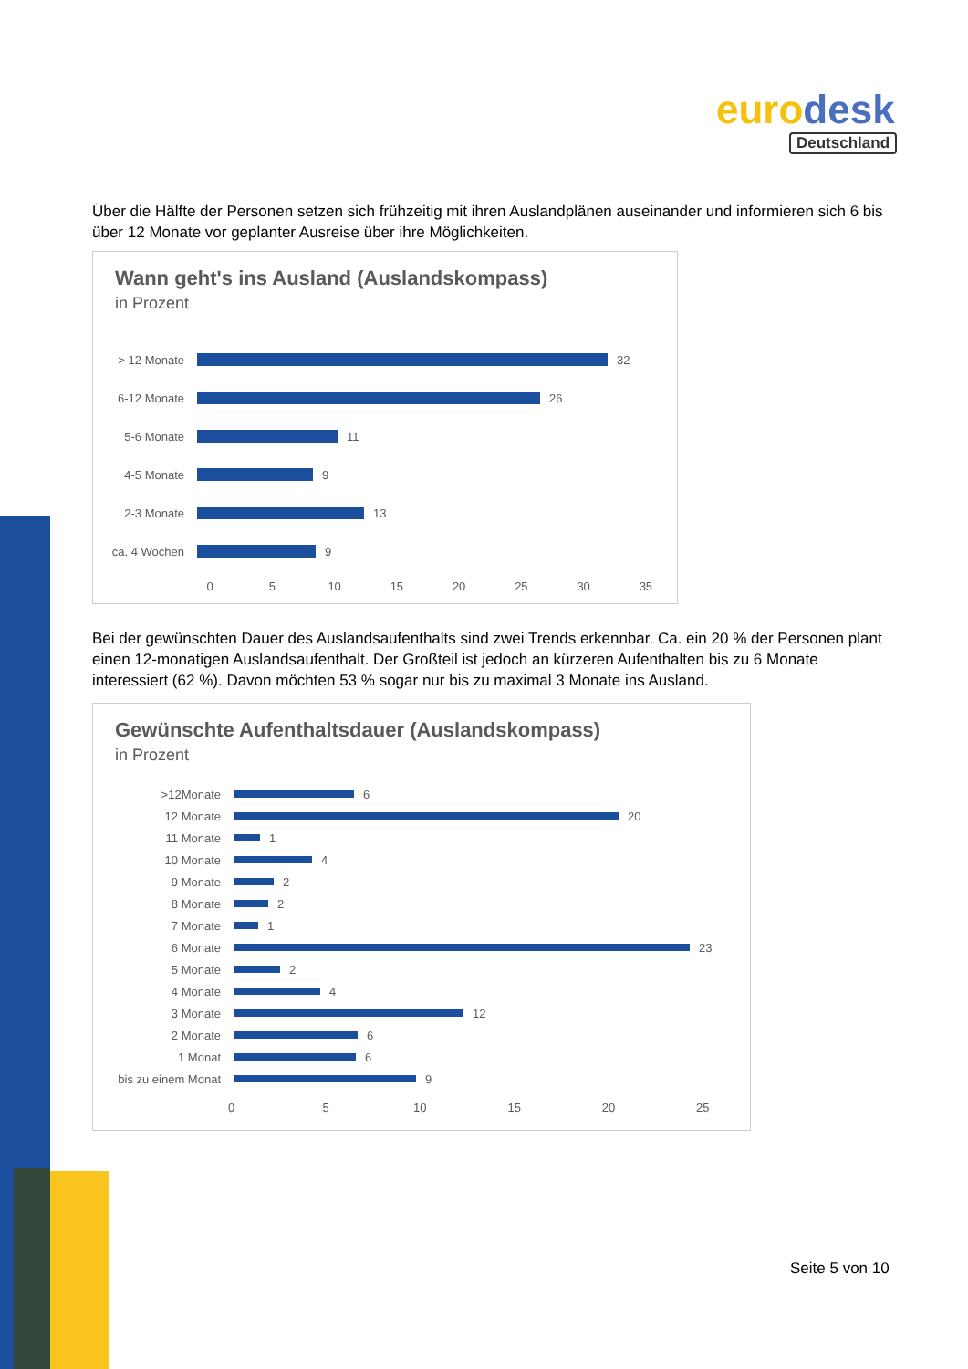euro desk
Deutschland
Über die Hälfte der Personen setzen sich frühzeitig mit ihren Auslandplänen auseinander und informieren sich 6 bis über 12 Monate vor geplanter Ausreise über ihre Möglichkeiten.
Wann geht's ins Ausland (Auslandskompass)
in Prozent
> 12 Monate 32
6-12 Monate 26
5-6 Monate 11
4-5 Monate 9
2-3 Monate 13
ca. 4 Wochen 9
0 5 10 15 20 25 30 35
Bei der gewünschten Dauer des Auslandsaufenthalts sind zwei Trends erkennbar. Ca. ein 20 % der Personen plant einen 12-monatigen Auslandsaufenthalt. Der Großteil ist jedoch an kürzeren Aufenthalten bis zu 6 Monate interessiert (62 %). Davon möchten 53 % sogar nur bis zu maximal 3 Monate ins Ausland.
Gewünschte Aufenthaltsdauer (Auslandskompass)
in Prozent
>12Monate 6
12 Monate 20
11 Monate 1
10 Monate 4
9 Monate 2
8 Monate 2
7 Monate 1
6 Monate 23
5 Monate 2
4 Monate 4
3 Monate 12
2 Monate 6
1 Monat 6
bis zu einem Monat 9
0 5 10 15 20 25
Seite 5 von 10